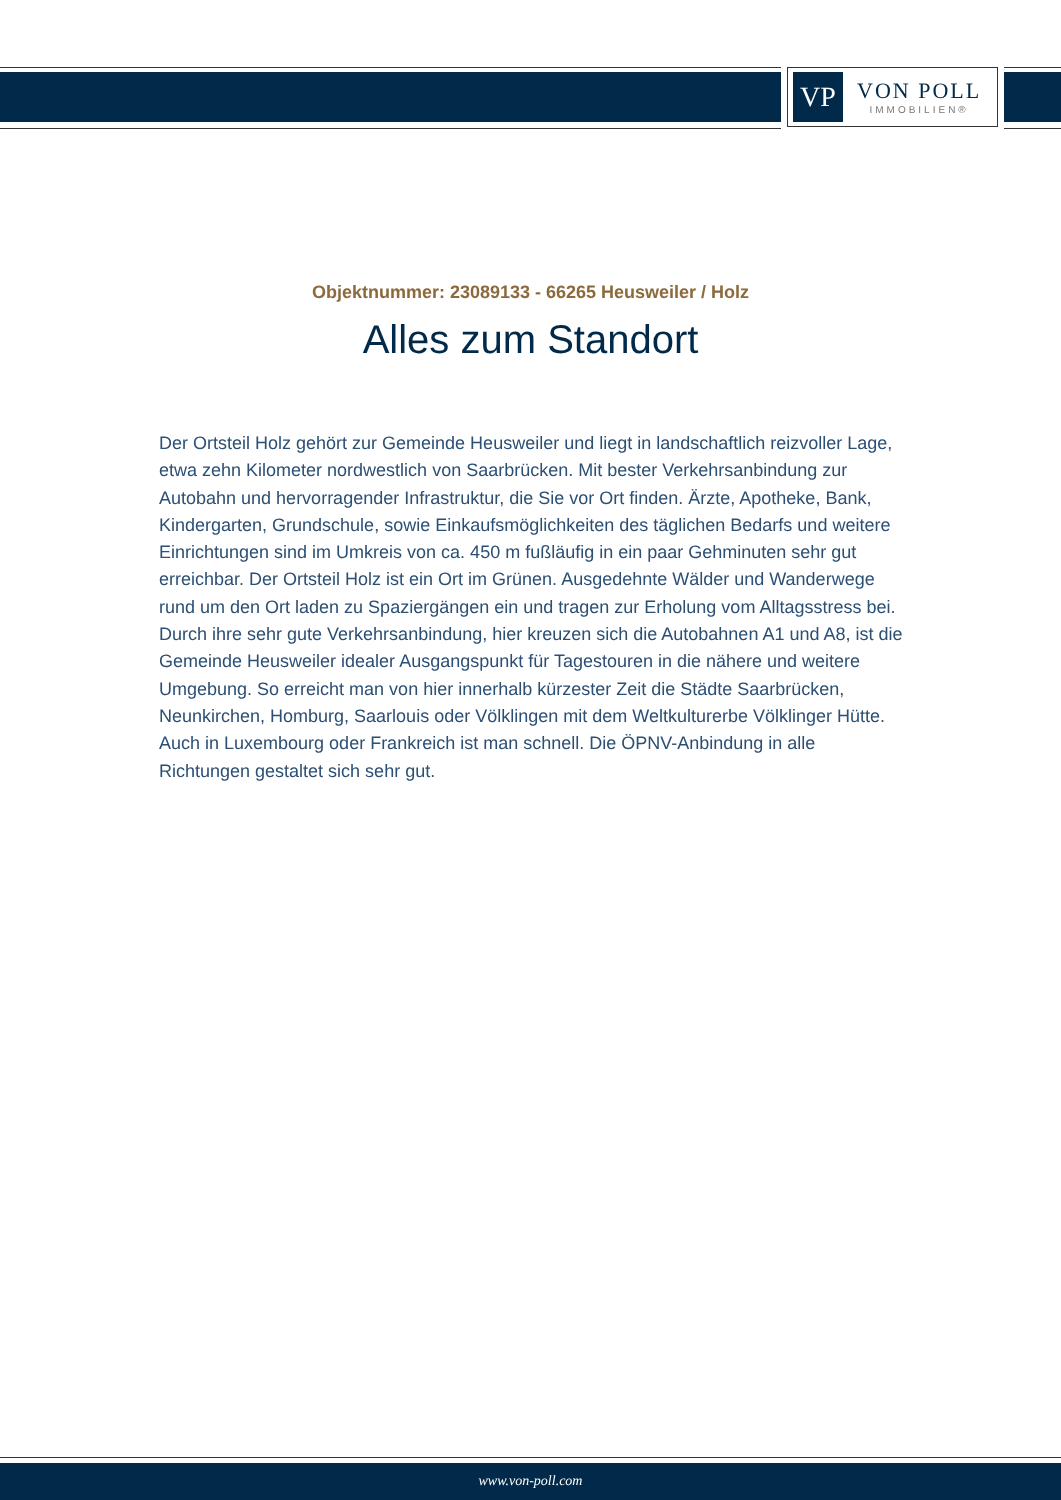VP
VON POLL
IMMOBILIEN®
Objektnummer: 23089133 - 66265 Heusweiler / Holz
Alles zum Standort
Der Ortsteil Holz gehört zur Gemeinde Heusweiler und liegt in landschaftlich reizvoller Lage, etwa zehn Kilometer nordwestlich von Saarbrücken. Mit bester Verkehrsanbindung zur Autobahn und hervorragender Infrastruktur, die Sie vor Ort finden. Ärzte, Apotheke, Bank, Kindergarten, Grundschule, sowie Einkaufsmöglichkeiten des täglichen Bedarfs und weitere Einrichtungen sind im Umkreis von ca. 450 m fußläufig in ein paar Gehminuten sehr gut erreichbar. Der Ortsteil Holz ist ein Ort im Grünen. Ausgedehnte Wälder und Wanderwege rund um den Ort laden zu Spaziergängen ein und tragen zur Erholung vom Alltagsstress bei. Durch ihre sehr gute Verkehrsanbindung, hier kreuzen sich die Autobahnen A1 und A8, ist die Gemeinde Heusweiler idealer Ausgangspunkt für Tagestouren in die nähere und weitere Umgebung. So erreicht man von hier innerhalb kürzester Zeit die Städte Saarbrücken, Neunkirchen, Homburg, Saarlouis oder Völklingen mit dem Weltkulturerbe Völklinger Hütte. Auch in Luxembourg oder Frankreich ist man schnell. Die ÖPNV-Anbindung in alle Richtungen gestaltet sich sehr gut.
www.von-poll.com